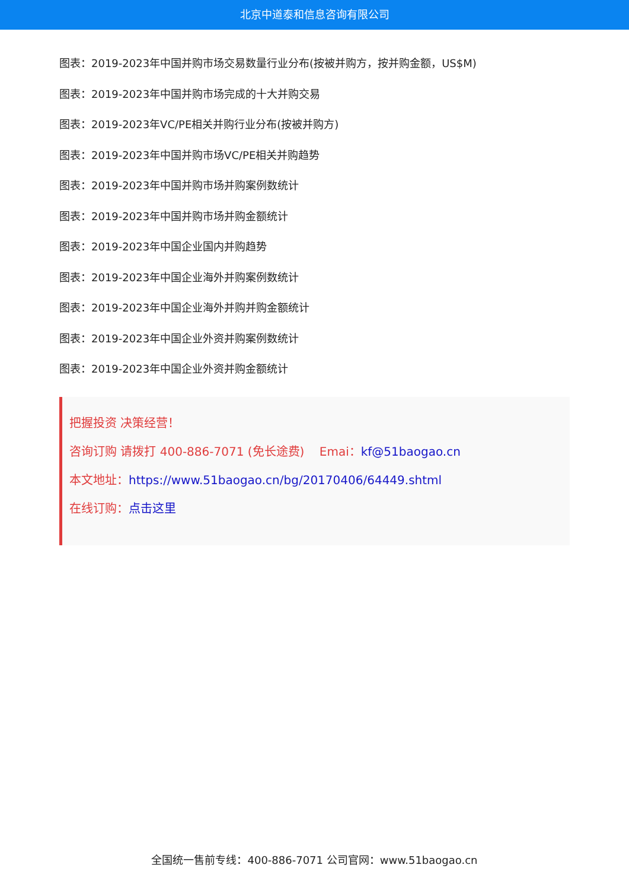北京中道泰和信息咨询有限公司
图表：2019-2023年中国并购市场交易数量行业分布(按被并购方，按并购金额，US$M)
图表：2019-2023年中国并购市场完成的十大并购交易
图表：2019-2023年VC/PE相关并购行业分布(按被并购方)
图表：2019-2023年中国并购市场VC/PE相关并购趋势
图表：2019-2023年中国并购市场并购案例数统计
图表：2019-2023年中国并购市场并购金额统计
图表：2019-2023年中国企业国内并购趋势
图表：2019-2023年中国企业海外并购案例数统计
图表：2019-2023年中国企业海外并购并购金额统计
图表：2019-2023年中国企业外资并购案例数统计
图表：2019-2023年中国企业外资并购金额统计
把握投资 决策经营！
咨询订购 请拨打 400-886-7071 (免长途费) Emai：kf@51baogao.cn
本文地址：https://www.51baogao.cn/bg/20170406/64449.shtml
在线订购：点击这里
全国统一售前专线：400-886-7071 公司官网：www.51baogao.cn